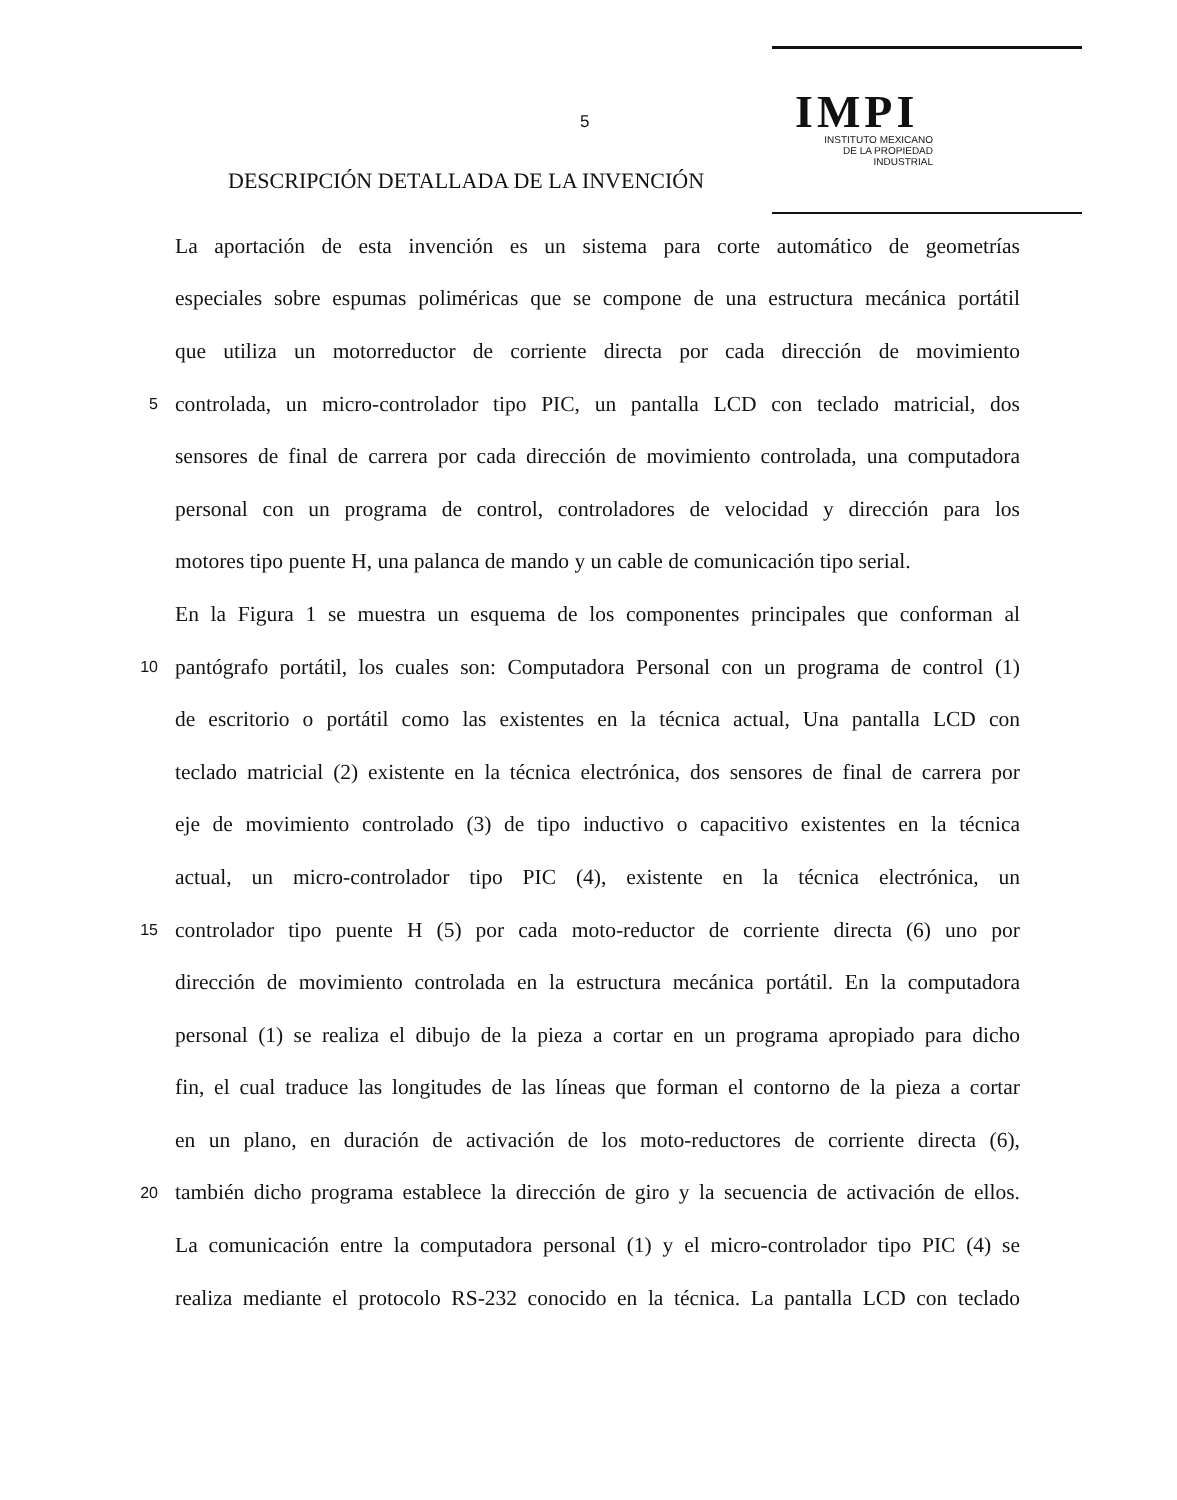IMPI
INSTITUTO MEXICANO
DE LA PROPIEDAD
INDUSTRIAL
5
DESCRIPCIÓN DETALLADA DE LA INVENCIÓN
La aportación de esta invención es un sistema para corte automático de geometrías
especiales sobre espumas poliméricas que se compone de una estructura mecánica portátil
que utiliza un motorreductor de corriente directa por cada dirección de movimiento
5 controlada, un micro-controlador tipo PIC, un pantalla LCD con teclado matricial, dos
sensores de final de carrera por cada dirección de movimiento controlada, una computadora
personal con un programa de control, controladores de velocidad y dirección para los
motores tipo puente H, una palanca de mando y un cable de comunicación tipo serial.
En la Figura 1 se muestra un esquema de los componentes principales que conforman al
10 pantógrafo portátil, los cuales son: Computadora Personal con un programa de control (1)
de escritorio o portátil como las existentes en la técnica actual, Una pantalla LCD con
teclado matricial (2) existente en la técnica electrónica, dos sensores de final de carrera por
eje de movimiento controlado (3) de tipo inductivo o capacitivo existentes en la técnica
actual, un micro-controlador tipo PIC (4), existente en la técnica electrónica, un
15 controlador tipo puente H (5) por cada moto-reductor de corriente directa (6) uno por
dirección de movimiento controlada en la estructura mecánica portátil. En la computadora
personal (1) se realiza el dibujo de la pieza a cortar en un programa apropiado para dicho
fin, el cual traduce las longitudes de las líneas que forman el contorno de la pieza a cortar
en un plano, en duración de activación de los moto-reductores de corriente directa (6),
20 también dicho programa establece la dirección de giro y la secuencia de activación de ellos.
La comunicación entre la computadora personal (1) y el micro-controlador tipo PIC (4) se
realiza mediante el protocolo RS-232 conocido en la técnica. La pantalla LCD con teclado